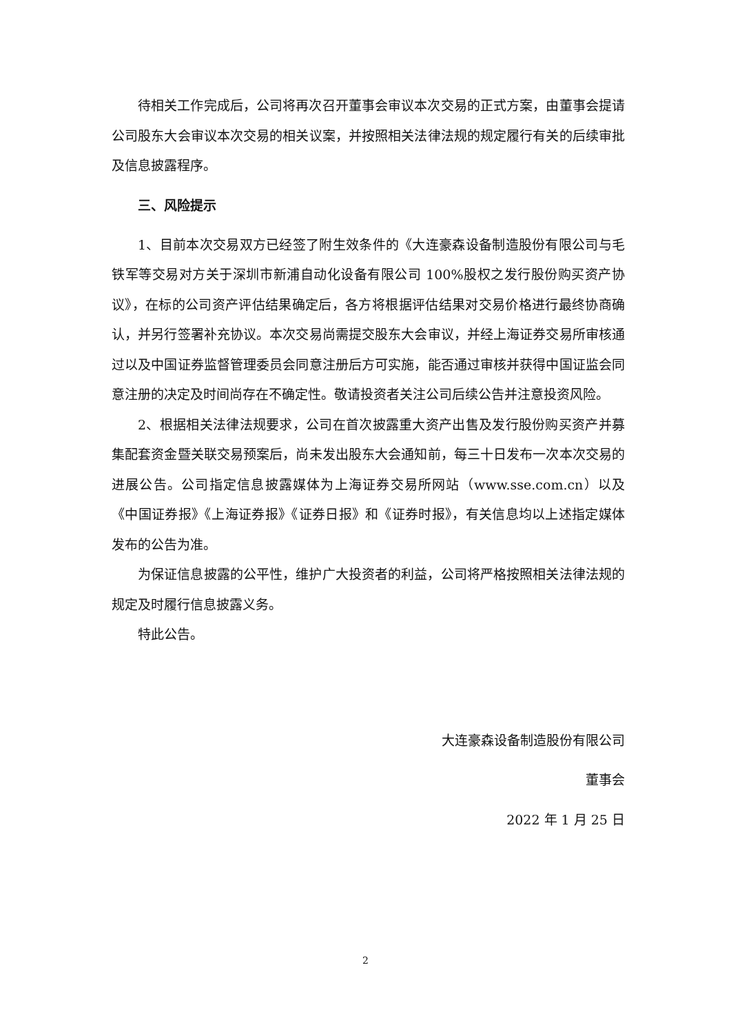待相关工作完成后，公司将再次召开董事会审议本次交易的正式方案，由董事会提请公司股东大会审议本次交易的相关议案，并按照相关法律法规的规定履行有关的后续审批及信息披露程序。
三、风险提示
1、目前本次交易双方已经签了附生效条件的《大连豪森设备制造股份有限公司与毛铁军等交易对方关于深圳市新浦自动化设备有限公司 100%股权之发行股份购买资产协议》，在标的公司资产评估结果确定后，各方将根据评估结果对交易价格进行最终协商确认，并另行签署补充协议。本次交易尚需提交股东大会审议，并经上海证券交易所审核通过以及中国证券监督管理委员会同意注册后方可实施，能否通过审核并获得中国证监会同意注册的决定及时间尚存在不确定性。敬请投资者关注公司后续公告并注意投资风险。
2、根据相关法律法规要求，公司在首次披露重大资产出售及发行股份购买资产并募集配套资金暨关联交易预案后，尚未发出股东大会通知前，每三十日发布一次本次交易的进展公告。公司指定信息披露媒体为上海证券交易所网站（www.sse.com.cn）以及《中国证券报》《上海证券报》《证券日报》和《证券时报》，有关信息均以上述指定媒体发布的公告为准。
为保证信息披露的公平性，维护广大投资者的利益，公司将严格按照相关法律法规的规定及时履行信息披露义务。
特此公告。
大连豪森设备制造股份有限公司
董事会
2022 年 1 月 25 日
2